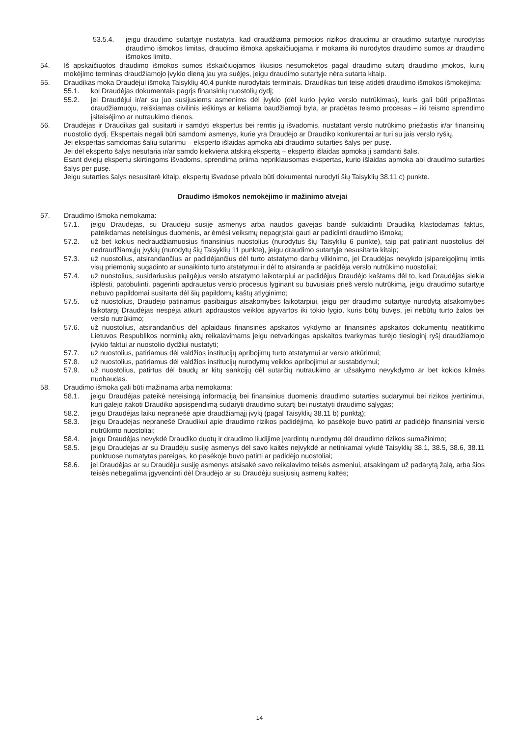53.5.4. jeigu draudimo sutartyje nustatyta, kad draudžiama pirmosios rizikos draudimu ar draudimo sutartyje nurodytas draudimo išmokos limitas, draudimo išmoka apskaičiuojama ir mokama iki nurodytos draudimo sumos ar draudimo išmokos limito.
54. Iš apskaičiuotos draudimo išmokos sumos išskaičiuojamos likusios nesumokėtos pagal draudimo sutartį draudimo įmokos, kurių mokėjimo terminas draudžiamojo įvykio dieną jau yra suėjęs, jeigu draudimo sutartyje nėra sutarta kitaip.
55. Draudikas moka Draudėjui išmoką Taisyklių 40.4 punkte nurodytais terminais. Draudikas turi teisę atidėti draudimo išmokos išmokėjimą:
55.1. kol Draudėjas dokumentais pagrįs finansinių nuostolių dydį;
55.2. jei Draudėjui ir/ar su juo susijusiems asmenims dėl įvykio (dėl kurio įvyko verslo nutrūkimas), kuris gali būti pripažintas draudžiamuoju, reiškiamas civilinis ieškinys ar keliama baudžiamoji byla, ar pradėtas teismo procesas – iki teismo sprendimo įsiteisėjimo ar nutraukimo dienos.
56. Draudėjas ir Draudikas gali susitarti ir samdyti ekspertus bei remtis jų išvadomis, nustatant verslo nutrūkimo priežastis ir/ar finansinių nuostolio dydį. Ekspertais negali būti samdomi asmenys, kurie yra Draudėjo ar Draudiko konkurentai ar turi su jais verslo ryšių.
Jei ekspertas samdomas šalių sutarimu – eksperto išlaidas apmoka abi draudimo sutarties šalys per pusę.
Jei dėl eksperto šalys nesutaria ir/ar samdo kiekviena atskirą ekspertą – eksperto išlaidas apmoka jį samdanti šalis.
Esant dviejų ekspertų skirtingoms išvadoms, sprendimą priima nepriklausomas ekspertas, kurio išlaidas apmoka abi draudimo sutarties šalys per pusę.
Jeigu sutarties šalys nesusitarė kitaip, ekspertų išvadose privalo būti dokumentai nurodyti šių Taisyklių 38.11 c) punkte.
Draudimo išmokos nemokėjimo ir mažinimo atvejai
57. Draudimo išmoka nemokama:
57.1. jeigu Draudėjas, su Draudėju susiję asmenys arba naudos gavėjas bandė suklaidinti Draudiką klastodamas faktus, pateikdamas neteisingus duomenis, ar ėmėsi veiksmų nepagrįstai gauti ar padidinti draudimo išmoką;
57.2. už bet kokius nedraudžiamuosius finansinius nuostolius (nurodytus šių Taisyklių 6 punkte), taip pat patiriant nuostolius dėl nedraudžiamųjų įvykių (nurodytų šių Taisyklių 11 punkte), jeigu draudimo sutartyje nesusitarta kitaip;
57.3. už nuostolius, atsirandančius ar padidėjančius dėl turto atstatymo darbų vilkinimo, jei Draudėjas nevykdo įsipareigojimų imtis visų priemonių sugadinto ar sunaikinto turto atstatymui ir dėl to atsiranda ar padidėja verslo nutrūkimo nuostoliai;
57.4. už nuostolius, susidariusius pailgėjus verslo atstatymo laikotarpiui ar padidėjus Draudėjo kaštams dėl to, kad Draudėjas siekia išplėsti, patobulinti, pagerinti apdraustus verslo procesus lyginant su buvusiais prieš verslo nutrūkimą, jeigu draudimo sutartyje nebuvo papildomai susitarta dėl šių papildomų kaštų atlyginimo;
57.5. už nuostolius, Draudėjo patiriamus pasibaigus atsakomybės laikotarpiui, jeigu per draudimo sutartyje nurodytą atsakomybės laikotarpį Draudėjas nespėja atkurti apdraustos veiklos apyvartos iki tokio lygio, kuris būtų buvęs, jei nebūtų turto žalos bei verslo nutrūkimo;
57.6. už nuostolius, atsirandančius dėl aplaidaus finansinės apskaitos vykdymo ar finansinės apskaitos dokumentų neatitikimo Lietuvos Respublikos norminių aktų reikalavimams jeigu netvarkingas apskaitos tvarkymas turėjo tiesioginį ryšį draudžiamojo įvykio faktui ar nuostolio dydžiui nustatyti;
57.7. už nuostolius, patiriamus dėl valdžios institucijų apribojimų turto atstatymui ar verslo atkūrimui;
57.8. už nuostolius, patiriamus dėl valdžios institucijų nurodymų veiklos apribojimui ar sustabdymui;
57.9. už nuostolius, patirtus dėl baudų ar kitų sankcijų dėl sutarčių nutraukimo ar užsakymo nevykdymo ar bet kokios kilmės nuobaudas.
58. Draudimo išmoka gali būti mažinama arba nemokama:
58.1. jeigu Draudėjas pateikė neteisingą informaciją bei finansinius duomenis draudimo sutarties sudarymui bei rizikos įvertinimui, kuri galėjo įtakoti Draudiko apsispendimą sudaryti draudimo sutartį bei nustatyti draudimo sąlygas;
58.2. jeigu Draudėjas laiku nepranešė apie draudžiamąjį įvykį (pagal Taisyklių 38.11 b) punktą);
58.3. jeigu Draudėjas nepranešė Draudikui apie draudimo rizikos padidėjimą, ko pasėkoje buvo patirti ar padidėjo finansiniai verslo nutrūkimo nuostoliai;
58.4. jeigu Draudėjas nevykdė Draudiko duotų ir draudimo liudijime įvardintų nurodymų dėl draudimo rizikos sumažinimo;
58.5. jeigu Draudėjas ar su Draudėju susiję asmenys dėl savo kaltės neįvykdė ar netinkamai vykdė Taisyklių 38.1, 38.5, 38.6, 38.11 punktuose numatytas pareigas, ko pasėkoje buvo patirti ar padidėjo nuostoliai;
58.6. jei Draudėjas ar su Draudėju susiję asmenys atsisakė savo reikalavimo teisės asmeniui, atsakingam už padarytą žalą, arba šios teisės nebegalima įgyvendinti dėl Draudėjo ar su Draudėju susijusių asmenų kaltės;
14